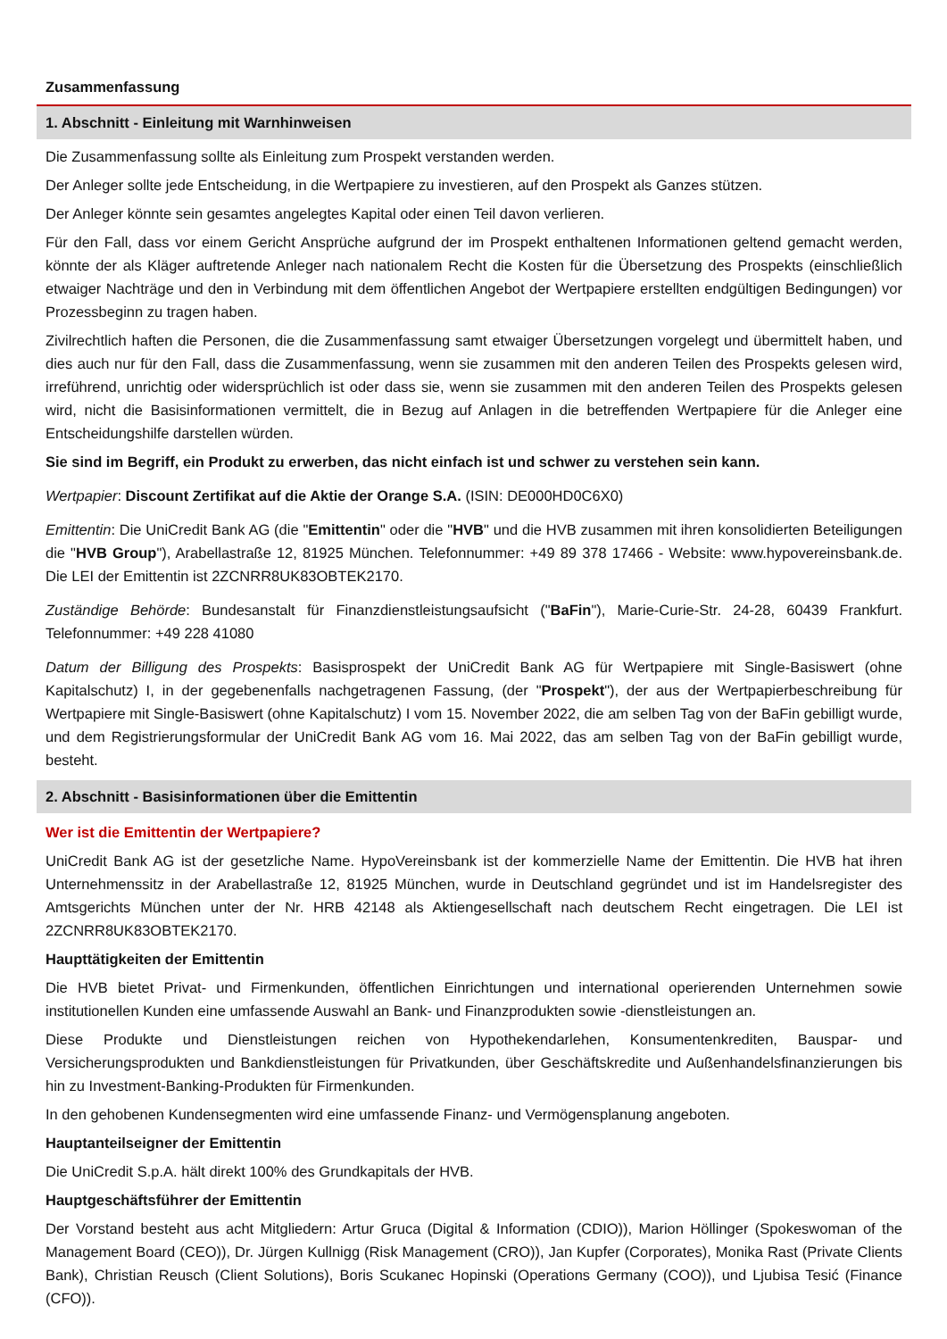Zusammenfassung
1. Abschnitt - Einleitung mit Warnhinweisen
Die Zusammenfassung sollte als Einleitung zum Prospekt verstanden werden.
Der Anleger sollte jede Entscheidung, in die Wertpapiere zu investieren, auf den Prospekt als Ganzes stützen.
Der Anleger könnte sein gesamtes angelegtes Kapital oder einen Teil davon verlieren.
Für den Fall, dass vor einem Gericht Ansprüche aufgrund der im Prospekt enthaltenen Informationen geltend gemacht werden, könnte der als Kläger auftretende Anleger nach nationalem Recht die Kosten für die Übersetzung des Prospekts (einschließlich etwaiger Nachträge und den in Verbindung mit dem öffentlichen Angebot der Wertpapiere erstellten endgültigen Bedingungen) vor Prozessbeginn zu tragen haben.
Zivilrechtlich haften die Personen, die die Zusammenfassung samt etwaiger Übersetzungen vorgelegt und übermittelt haben, und dies auch nur für den Fall, dass die Zusammenfassung, wenn sie zusammen mit den anderen Teilen des Prospekts gelesen wird, irreführend, unrichtig oder widersprüchlich ist oder dass sie, wenn sie zusammen mit den anderen Teilen des Prospekts gelesen wird, nicht die Basisinformationen vermittelt, die in Bezug auf Anlagen in die betreffenden Wertpapiere für die Anleger eine Entscheidungshilfe darstellen würden.
Sie sind im Begriff, ein Produkt zu erwerben, das nicht einfach ist und schwer zu verstehen sein kann.
Wertpapier: Discount Zertifikat auf die Aktie der Orange S.A. (ISIN: DE000HD0C6X0)
Emittentin: Die UniCredit Bank AG (die "Emittentin" oder die "HVB" und die HVB zusammen mit ihren konsolidierten Beteiligungen die "HVB Group"), Arabellastraße 12, 81925 München. Telefonnummer: +49 89 378 17466 - Website: www.hypovereinsbank.de. Die LEI der Emittentin ist 2ZCNRR8UK83OBTEK2170.
Zuständige Behörde: Bundesanstalt für Finanzdienstleistungsaufsicht ("BaFin"), Marie-Curie-Str. 24-28, 60439 Frankfurt. Telefonnummer: +49 228 41080
Datum der Billigung des Prospekts: Basisprospekt der UniCredit Bank AG für Wertpapiere mit Single-Basiswert (ohne Kapitalschutz) I, in der gegebenenfalls nachgetragenen Fassung, (der "Prospekt"), der aus der Wertpapierbeschreibung für Wertpapiere mit Single-Basiswert (ohne Kapitalschutz) I vom 15. November 2022, die am selben Tag von der BaFin gebilligt wurde, und dem Registrierungsformular der UniCredit Bank AG vom 16. Mai 2022, das am selben Tag von der BaFin gebilligt wurde, besteht.
2. Abschnitt - Basisinformationen über die Emittentin
Wer ist die Emittentin der Wertpapiere?
UniCredit Bank AG ist der gesetzliche Name. HypoVereinsbank ist der kommerzielle Name der Emittentin. Die HVB hat ihren Unternehmenssitz in der Arabellastraße 12, 81925 München, wurde in Deutschland gegründet und ist im Handelsregister des Amtsgerichts München unter der Nr. HRB 42148 als Aktiengesellschaft nach deutschem Recht eingetragen. Die LEI ist 2ZCNRR8UK83OBTEK2170.
Haupttätigkeiten der Emittentin
Die HVB bietet Privat- und Firmenkunden, öffentlichen Einrichtungen und international operierenden Unternehmen sowie institutionellen Kunden eine umfassende Auswahl an Bank- und Finanzprodukten sowie -dienstleistungen an.
Diese Produkte und Dienstleistungen reichen von Hypothekendarlehen, Konsumentenkrediten, Bauspar- und Versicherungsprodukten und Bankdienstleistungen für Privatkunden, über Geschäftskredite und Außenhandelsfinanzierungen bis hin zu Investment-Banking-Produkten für Firmenkunden.
In den gehobenen Kundensegmenten wird eine umfassende Finanz- und Vermögensplanung angeboten.
Hauptanteilseigner der Emittentin
Die UniCredit S.p.A. hält direkt 100% des Grundkapitals der HVB.
Hauptgeschäftsführer der Emittentin
Der Vorstand besteht aus acht Mitgliedern: Artur Gruca (Digital & Information (CDIO)), Marion Höllinger (Spokeswoman of the Management Board (CEO)), Dr. Jürgen Kullnigg (Risk Management (CRO)), Jan Kupfer (Corporates), Monika Rast (Private Clients Bank), Christian Reusch (Client Solutions), Boris Scukanec Hopinski (Operations Germany (COO)), und Ljubisa Tesić (Finance (CFO)).